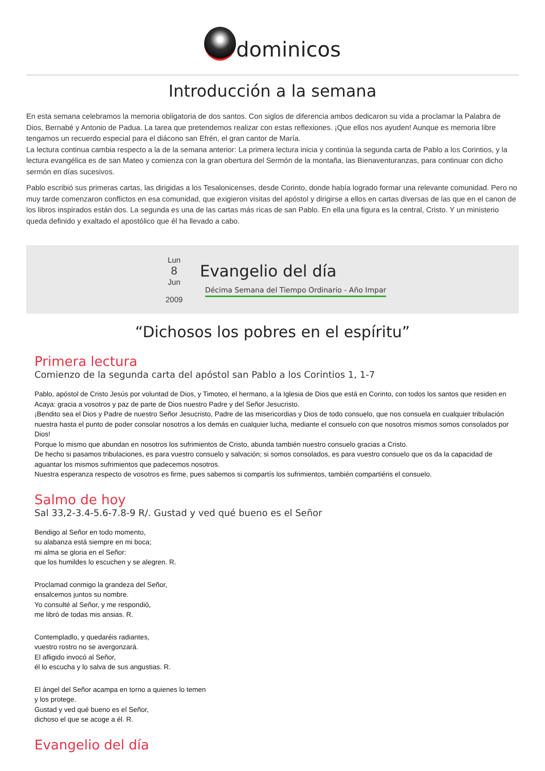dominicos
Introducción a la semana
En esta semana celebramos la memoria obligatoria de dos santos. Con siglos de diferencia ambos dedicaron su vida a proclamar la Palabra de Dios, Bernabé y Antonio de Padua. La tarea que pretendemos realizar con estas reflexiones. ¡Que ellos nos ayuden! Aunque es memoria libre tengamos un recuerdo especial para el diácono san Efrén, el gran cantor de María.
La lectura continua cambia respecto a la de la semana anterior: La primera lectura inicia y continúa la segunda carta de Pablo a los Corintios, y la lectura evangélica es de san Mateo y comienza con la gran obertura del Sermón de la montaña, las Bienaventuranzas, para continuar con dicho sermón en días sucesivos.
Pablo escribió sus primeras cartas, las dirigidas a los Tesalonicenses, desde Corinto, donde había logrado formar una relevante comunidad. Pero no muy tarde comenzaron conflictos en esa comunidad, que exigieron visitas del apóstol y dirigirse a ellos en cartas diversas de las que en el canon de los libros inspirados están dos. La segunda es una de las cartas más ricas de san Pablo. En ella una figura es la central, Cristo. Y un ministerio queda definido y exaltado el apostólico que él ha llevado a cabo.
Lun
8
Jun
2009
Evangelio del día
Décima Semana del Tiempo Ordinario - Año Impar
“Dichosos los pobres en el espíritu”
Primera lectura
Comienzo de la segunda carta del apóstol san Pablo a los Corintios 1, 1-7
Pablo, apóstol de Cristo Jesús por voluntad de Dios, y Timoteo, el hermano, a la Iglesia de Dios que está en Corinto, con todos los santos que residen en Acaya: gracia a vosotros y paz de parte de Dios nuestro Padre y del Señor Jesucristo.
¡Bendito sea el Dios y Padre de nuestro Señor Jesucristo, Padre de las misericordias y Dios de todo consuelo, que nos consuela en cualquier tribulación nuestra hasta el punto de poder consolar nosotros a los demás en cualquier lucha, mediante el consuelo con que nosotros mismos somos consolados por Dios!
Porque lo mismo que abundan en nosotros los sufrimientos de Cristo, abunda también nuestro consuelo gracias a Cristo.
De hecho si pasamos tribulaciones, es para vuestro consuelo y salvación; si somos consolados, es para vuestro consuelo que os da la capacidad de aguantar los mismos sufrimientos que padecemos nosotros.
Nuestra esperanza respecto de vosotros es firme, pues sabemos si compartís los sufrimientos, también compartiéris el consuelo.
Salmo de hoy
Sal 33,2-3.4-5.6-7.8-9 R/. Gustad y ved qué bueno es el Señor
Bendigo al Señor en todo momento,
su alabanza está siempre en mi boca;
mi alma se gloria en el Señor:
que los humildes lo escuchen y se alegren. R.
Proclamad conmigo la grandeza del Señor,
ensalcemos juntos su nombre.
Yo consulté al Señor, y me respondió,
me libró de todas mis ansias. R.
Contempladlo, y quedaréis radiantes,
vuestro rostro no se avergonzará.
El afligido invocó al Señor,
él lo escucha y lo salva de sus angustias. R.
El ángel del Señor acampa en torno a quienes lo temen
y los protege.
Gustad y ved qué bueno es el Señor,
dichoso el que se acoge a él. R.
Evangelio del día